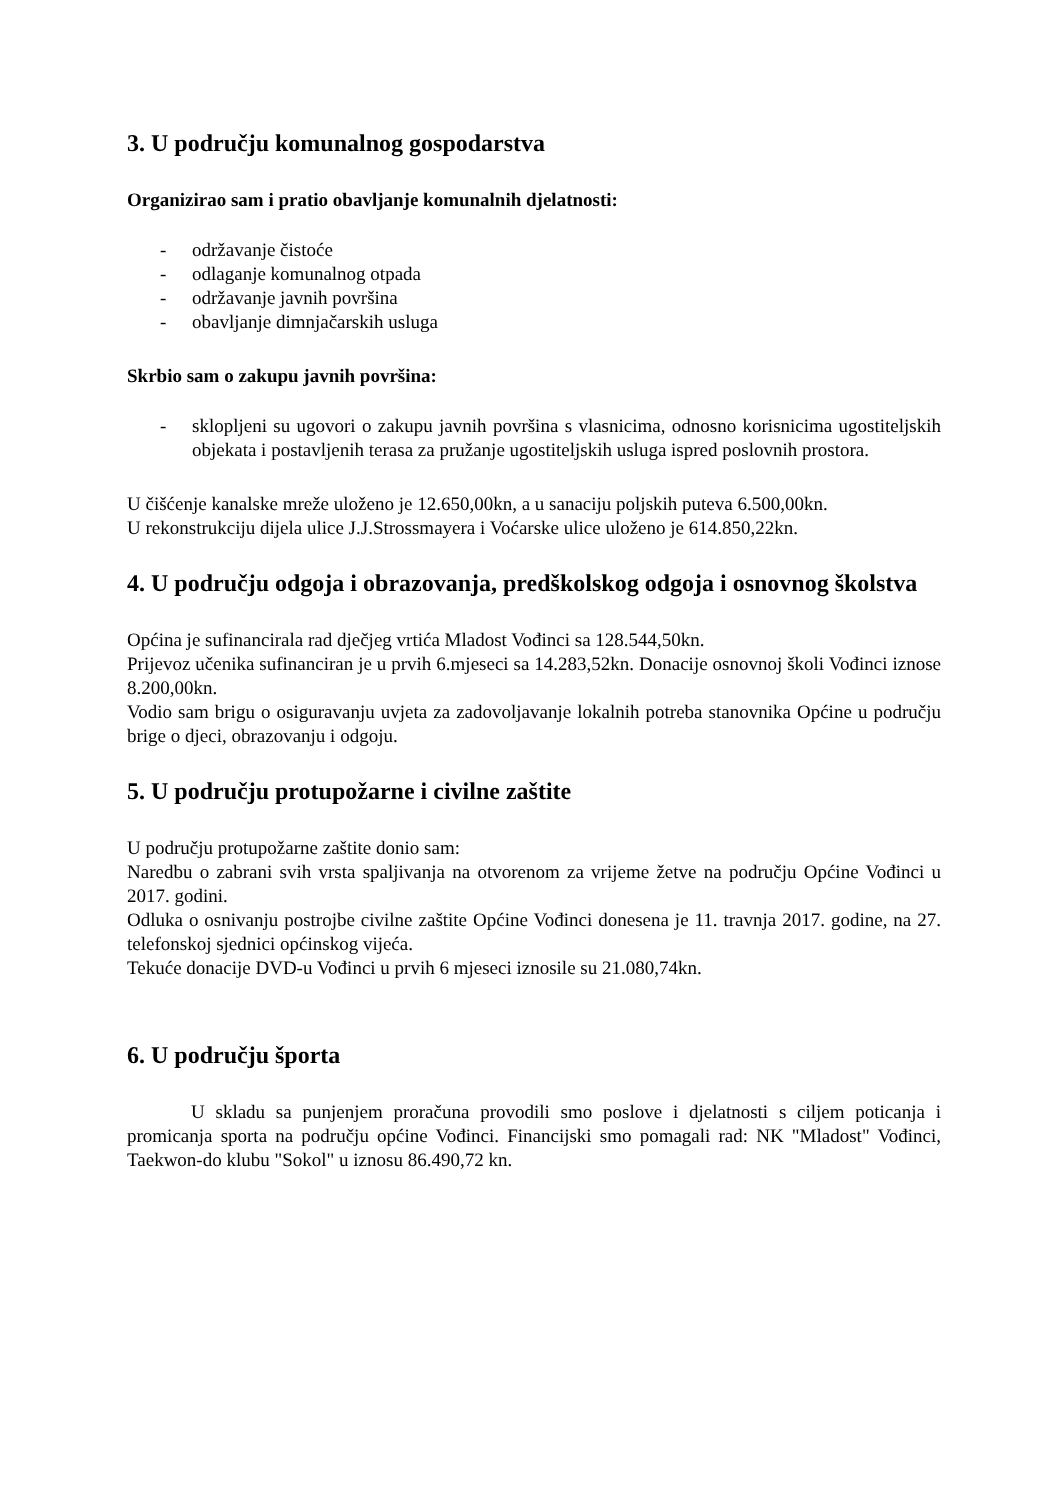3. U području komunalnog gospodarstva
Organizirao sam i pratio obavljanje komunalnih djelatnosti:
- održavanje čistoće
- odlaganje komunalnog otpada
- održavanje javnih površina
- obavljanje dimnjačarskih usluga
Skrbio sam o zakupu javnih površina:
- sklopljeni su ugovori o zakupu javnih površina s vlasnicima, odnosno korisnicima ugostiteljskih objekata i postavljenih terasa za pružanje ugostiteljskih usluga ispred poslovnih prostora.
U čišćenje kanalske mreže uloženo je 12.650,00kn, a u sanaciju poljskih puteva 6.500,00kn.
U rekonstrukciju dijela ulice J.J.Strossmayera i Voćarske ulice uloženo je 614.850,22kn.
4. U području odgoja i obrazovanja, predškolskog odgoja i osnovnog školstva
Općina je sufinancirala rad dječjeg vrtića Mladost Vođinci sa 128.544,50kn.
Prijevoz učenika sufinanciran je u prvih 6.mjeseci sa 14.283,52kn. Donacije osnovnoj školi Vođinci iznose 8.200,00kn.
Vodio sam brigu o osiguravanju uvjeta za zadovoljavanje lokalnih potreba stanovnika Općine u području brige o djeci, obrazovanju i odgoju.
5. U području protupožarne i civilne zaštite
U području protupožarne zaštite donio sam:
Naredbu o zabrani svih vrsta spaljivanja na otvorenom za vrijeme žetve na području Općine Vođinci u 2017. godini.
Odluka o osnivanju postrojbe civilne zaštite Općine Vođinci donesena je 11. travnja 2017. godine, na 27. telefonskoj sjednici općinskog vijeća.
Tekuće donacije DVD-u Vođinci u prvih 6 mjeseci iznosile su 21.080,74kn.
6. U području športa
U skladu sa punjenjem proračuna provodili smo poslove i djelatnosti s ciljem poticanja i promicanja sporta na području općine Vođinci. Financijski smo pomagali rad: NK "Mladost" Vođinci, Taekwon-do klubu "Sokol" u iznosu 86.490,72 kn.